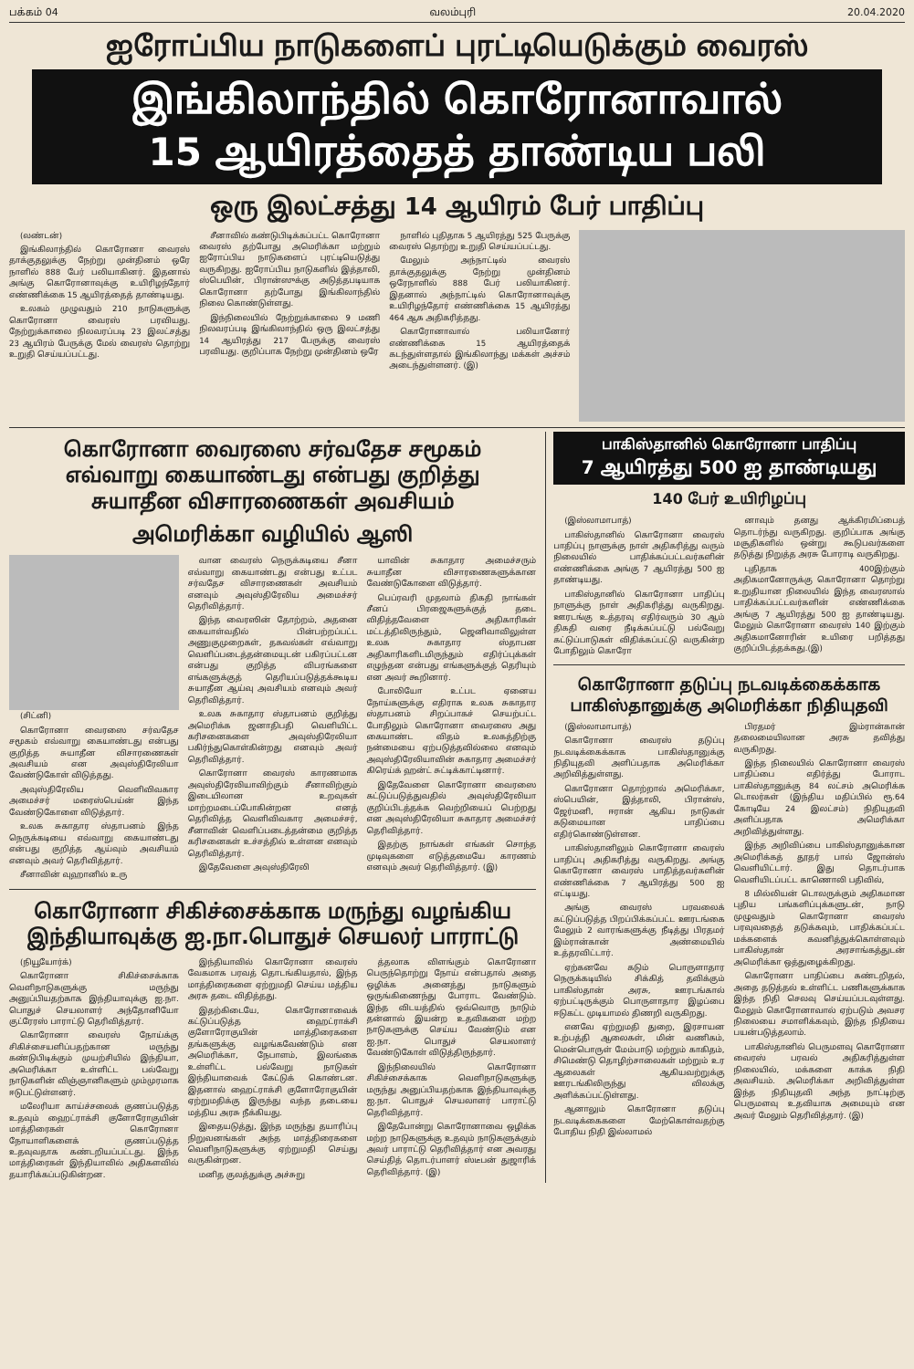பக்கம் 04 வலம்புரி 20.04.2020
ஐரோப்பிய நாடுகளைப் புரட்டியெடுக்கும் வைரஸ்
இங்கிலாந்தில் கொரோனாவால்
15 ஆயிரத்தைத் தாண்டிய பலி
ஒரு இலட்சத்து 14 ஆயிரம் பேர் பாதிப்பு
(லண்டன்)
இங்கிலாந்தில் கொரோனா வைரஸ் தாக்குதலுக்கு நேற்று முன்தினம் ஒரே நாளில் 888 பேர் பலியாகினர். இதனால் அங்கு கொரோனாவுக்கு உயிரிழந்தோர் எண்ணிக்கை 15 ஆயிரத்தைத் தாண்டியது.
உலகம் முழுவதும் 210 நாடுகளுக்கு கொரோனா வைரஸ் பரவியது. நேற்றுக்காலை நிலவரப்படி 23 இலட்சத்து 23 ஆயிரம் பேருக்கு மேல் வைரஸ் தொற்று உறுதி செய்யப்பட்டது.
சீனாவில் கண்டுபிடிக்கப்பட்ட கொரோனா வைரஸ் தற்போது அமெரிக்கா மற்றும் ஐரோப்பிய நாடுகளைப் புரட்டியெடுத்து வருகிறது. ஐரோப்பிய நாடுகளில் இத்தாலி, ஸ்பெயின், பிரான்ஸுக்கு அடுத்தபடியாக கொரோனா தற்போது இங்கிலாந்தில் நிலை கொண்டுள்ளது.
இந்நிலையில் நேற்றுக்காலை 9 மணி நிலவரப்படி இங்கிலாந்தில் ஒரு இலட்சத்து 14 ஆயிரத்து 217 பேருக்கு வைரஸ் பரவியது. குறிப்பாக நேற்று முன்தினம் ஒரே
நாளில் புதிதாக 5 ஆயிரத்து 525 பேருக்கு வைரஸ் தொற்று உறுதி செய்யப்பட்டது.
மேலும் அந்நாட்டில் வைரஸ் தாக்குதலுக்கு நேற்று முன்தினம் ஒரேநாளில் 888 பேர் பலியாகினர். இதனால் அந்நாட்டில் கொரோனாவுக்கு உயிரிழந்தோர் எண்ணிக்கை 15 ஆயிரத்து 464 ஆக அதிகரித்தது.
கொரோனாவால் பலியானோர் எண்ணிக்கை 15 ஆயிரத்தைக் கடந்துள்ளதால் இங்கிலாந்து மக்கள் அச்சம் அடைந்துள்ளனர். (இ)
கொரோனா வைரஸை சர்வதேச சமூகம்
எவ்வாறு கையாண்டது என்பது குறித்து
சுயாதீன விசாரணைகள் அவசியம்
அமெரிக்கா வழியில் ஆஸி
(சிட்னி)
கொரோனா வைரஸை சர்வதேச சமூகம் எவ்வாறு கையாண்டது என்பது குறித்த சுயாதீன விசாரணைகள் அவசியம் என அவுஸ்திரேலியா வேண்டுகோள் விடுத்தது.
அவுஸ்திரேலிய வெளிவிவகார அமைச்சர் மரைஸ்பெய்ன் இந்த வேண்டுகோளை விடுத்தார்.
உலக சுகாதார ஸ்தாபனம் இந்த நெருக்கடியை எவ்வாறு கையாண்டது என்பது குறித்த ஆய்வும் அவசியம் எனவும் அவர் தெரிவித்தார்.
சீனாவின் வுஹானில் உரு
வான வைரஸ் நெருக்கடியை சீனா எவ்வாறு கையாண்டது என்பது உட்பட சர்வதேச விசாரணைகள் அவசியம் எனவும் அவுஸ்திரேலிய அமைச்சர் தெரிவித்தார்.
இந்த வைரஸின் தோற்றம், அதனை கையாள்வதில் பின்பற்றப்பட்ட அணுகுமுறைகள், தகவல்கள் எவ்வாறு வெளிப்படைத்தன்மையுடன் பகிரப்பட்டன என்பது குறித்த விபரங்களை எங்களுக்குத் தெரியப்படுத்தக்கூடிய சுயாதீன ஆய்வு அவசியம் எனவும் அவர் தெரிவித்தார்.
உலக சுகாதார ஸ்தாபனம் குறித்து அமெரிக்க ஜனாதிபதி வெளியிட்ட கரிசனைகளை அவுஸ்திரேலியா பகிர்ந்துகொள்கின்றது எனவும் அவர் தெரிவித்தார்.
கொரோனா வைரஸ் காரணமாக அவுஸ்திரேலியாவிற்கும் சீனாவிற்கும் இடையிலான உறவுகள் மாற்றமடைப்போகின்றன எனத் தெரிவித்த வெளிவிவகார அமைச்சர், சீனாவின் வெளிப்படைத்தன்மை குறித்த கரிசனைகள் உச்சத்தில் உள்ளன எனவும் தெரிவித்தார்.
இதேவேளை அவுஸ்திரேலி
யாவின் சுகாதார அமைச்சரும் சுயாதீன விசாரணைகளுக்கான வேண்டுகோளை விடுத்தார்.
பெப்ரவரி முதலாம் திகதி நாங்கள் சீனப் பிரஜைகளுக்குத் தடை விதித்தவேளை அதிகாரிகள் மட்டத்திலிருந்தும், ஜெனிவாவிலுள்ள உலக சுகாதார ஸ்தாபன அதிகாரிகளிடமிருந்தும் எதிர்ப்புக்கள் எழுந்தன என்பது எங்களுக்குத் தெரியும் என அவர் கூறினார்.
போலியோ உட்பட ஏனைய நோய்களுக்கு எதிராக உலக சுகாதார ஸ்தாபனம் சிறப்பாகச் செயற்பட்ட போதிலும் கொரோனா வைரஸை அது கையாண்ட விதம் உலகத்திற்கு நன்மையை ஏற்படுத்தவில்லை எனவும் அவுஸ்திரேலியாவின் சுகாதார அமைச்சர் கிரெய்க் ஹன்ட் சுட்டிக்காட்டினார்.
இதேவேளை கொரோனா வைரஸை கட்டுப்படுத்துவதில் அவுஸ்திரேலியா குறிப்பிடத்தக்க வெற்றியைப் பெற்றது என அவுஸ்திரேலியா சுகாதார அமைச்சர் தெரிவித்தார்.
இதற்கு நாங்கள் எங்கள் சொந்த முடிவுகளை எடுத்தமையே காரணம் எனவும் அவர் தெரிவித்தார். (இ)
கொரோனா சிகிச்சைக்காக மருந்து வழங்கிய
இந்தியாவுக்கு ஐ.நா.பொதுச் செயலர் பாராட்டு
(நியூயோர்க்)
கொரோனா சிகிச்சைக்காக வெளிநாடுகளுக்கு மருந்து அனுப்பியதற்காக இந்தியாவுக்கு ஐ.நா. பொதுச் செயலாளர் அந்தோனியோ குட்ரேரஸ் பாராட்டு தெரிவித்தார்.
கொரோனா வைரஸ் நோய்க்கு சிகிச்சையளிப்பதற்கான மருந்து கண்டுபிடிக்கும் முயற்சியில் இந்தியா, அமெரிக்கா உள்ளிட்ட பல்வேறு நாடுகளின் விஞ்ஞானிகளும் மும்முரமாக ஈடுபட்டுள்ளனர்.
மலேரியா காய்ச்சலைக் குணப்படுத்த உதவும் ஹைட்ராக்சி குளோரோகுயின் மாத்திரைகள் கொரோனா நோயாளிகளைக் குணப்படுத்த உதவுவதாக கண்டறியப்பட்டது. இந்த மாத்திரைகள் இந்தியாவில் அதிகளவில் தயாரிக்கப்படுகின்றன.
இந்தியாவில் கொரோனா வைரஸ் வேகமாக பரவத் தொடங்கியதால், இந்த மாத்திரைகளை ஏற்றுமதி செய்ய மத்திய அரசு தடை விதித்தது.
இதற்கிடையே, கொரோனாவைக் கட்டுப்படுத்த ஹைட்ராக்சி குளோரோகுயின் மாத்திரைகளை தங்களுக்கு வழங்கவேண்டும் என அமெரிக்கா, நேபாளம், இலங்கை உள்ளிட்ட பல்வேறு நாடுகள் இந்தியாவைக் கேட்டுக் கொண்டன. இதனால் ஹைட்ராக்சி குளோரோகுயின் ஏற்றுமதிக்கு இருந்து வந்த தடையை மத்திய அரசு நீக்கியது.
இதையடுத்து, இந்த மருந்து தயாரிப்பு நிறுவனங்கள் அந்த மாத்திரைகளை வெளிநாடுகளுக்கு ஏற்றுமதி செய்து வருகின்றன.
மனித குலத்துக்கு அச்சுறு
த்தலாக விளங்கும் கொரோனா பெருந்தொற்று நோய் என்பதால் அதை ஒழிக்க அனைத்து நாடுகளும் ஒருங்கிணைந்து போராட வேண்டும். இந்த விடயத்தில் ஒவ்வொரு நாடும் தன்னால் இயன்ற உதவிகளை மற்ற நாடுகளுக்கு செய்ய வேண்டும் என ஐ.நா. பொதுச் செயலாளர் வேண்டுகோள் விடுத்திருந்தார்.
இந்நிலையில் கொரோனா சிகிச்சைக்காக வெளிநாடுகளுக்கு மருந்து அனுப்பியதற்காக இந்தியாவுக்கு ஐ.நா. பொதுச் செயலாளர் பாராட்டு தெரிவித்தார்.
இதேபோன்று கொரோனாவை ஒழிக்க மற்ற நாடுகளுக்கு உதவும் நாடுகளுக்கும் அவர் பாராட்டு தெரிவித்தார் என அவரது செய்தித் தொடர்பாளர் ஸ்டீபன் துஜாரிக் தெரிவித்தார். (இ)
பாகிஸ்தானில் கொரோனா பாதிப்பு
7 ஆயிரத்து 500 ஐ தாண்டியது
140 பேர் உயிரிழப்பு
(இஸ்லாமாபாத்)
பாகிஸ்தானில் கொரோனா வைரஸ் பாதிப்பு நாளுக்கு நாள் அதிகரித்து வரும் நிலையில் பாதிக்கப்பட்டவர்களின் எண்ணிக்கை அங்கு 7 ஆயிரத்து 500 ஐ தாண்டியது.
பாகிஸ்தானில் கொரோனா பாதிப்பு நாளுக்கு நாள் அதிகரித்து வருகிறது. ஊரடங்கு உத்தரவு எதிர்வரும் 30 ஆம் திகதி வரை நீடிக்கப்பட்டு பல்வேறு கட்டுப்பாடுகள் விதிக்கப்பட்டு வருகின்ற போதிலும் கொரோ
னாவும் தனது ஆக்கிரமிப்பைத் தொடர்ந்து வருகிறது. குறிப்பாக அங்கு மசூதிகளில் ஒன்று கூடுபவர்களை தடுத்து நிறுத்த அரசு போராடி வருகிறது.
புதிதாக 400இற்கும் அதிகமானோருக்கு கொரோனா தொற்று உறுதியான நிலையில் இந்த வைரஸால் பாதிக்கப்பட்டவர்களின் எண்ணிக்கை அங்கு 7 ஆயிரத்து 500 ஐ தாண்டியது. மேலும் கொரோனா வைரஸ் 140 இற்கும் அதிகமானோரின் உயிரை பறித்தது குறிப்பிடத்தக்கது.(இ)
கொரோனா தடுப்பு நடவடிக்கைக்காக
பாகிஸ்தானுக்கு அமெரிக்கா நிதியுதவி
(இஸ்லாமாபாத்)
கொரோனா வைரஸ் தடுப்பு நடவடிக்கைக்காக பாகிஸ்தானுக்கு நிதியுதவி அளிப்பதாக அமெரிக்கா அறிவித்துள்ளது.
கொரோனா தொற்றால் அமெரிக்கா, ஸ்பெயின், இத்தாலி, பிரான்ஸ், ஜேர்மனி, ஈரான் ஆகிய நாடுகள் கடுமையான பாதிப்பை எதிர்கொண்டுள்ளன.
பாகிஸ்தானிலும் கொரோனா வைரஸ் பாதிப்பு அதிகரித்து வருகிறது. அங்கு கொரோனா வைரஸ் பாதித்தவர்களின் எண்ணிக்கை 7 ஆயிரத்து 500 ஐ எட்டியது.
அங்கு வைரஸ் பரவலைக் கட்டுப்படுத்த பிறப்பிக்கப்பட்ட ஊரடங்கை மேலும் 2 வாரங்களுக்கு நீடித்து பிரதமர் இம்ரான்கான் அண்மையில் உத்தரவிட்டார்.
ஏற்கனவே கடும் பொருளாதார நெருக்கடியில் சிக்கித் தவிக்கும் பாகிஸ்தான் அரசு, ஊரடங்கால் ஏற்பட்டிருக்கும் பொருளாதார இழப்பை ஈடுகட்ட முடியாமல் திணறி வருகிறது.
எனவே ஏற்றுமதி துறை, இரசாயன உற்பத்தி ஆலைகள், மின் வணிகம், மென்பொருள் மேம்பாடு மற்றும் காகிதம், சிமெண்டு தொழிற்சாலைகள் மற்றும் உர ஆலைகள் ஆகியவற்றுக்கு ஊரடங்கிலிருந்து விலக்கு அளிக்கப்பட்டுள்ளது.
ஆனாலும் கொரோனா தடுப்பு நடவடிக்கைகளை மேற்கொள்வதற்கு போதிய நிதி இல்லாமல்
பிரதமர் இம்ரான்கான் தலைமையிலான அரசு தவித்து வருகிறது.
இந்த நிலையில் கொரோனா வைரஸ் பாதிப்பை எதிர்த்து போராட பாகிஸ்தானுக்கு 84 லட்சம் அமெரிக்க டொலர்கள் (இந்திய மதிப்பில் ரூ.64 கோடியே 24 இலட்சம்) நிதியுதவி அளிப்பதாக அமெரிக்கா அறிவித்துள்ளது.
இந்த அறிவிப்பை பாகிஸ்தானுக்கான அமெரிக்கத் தூதர் பால் ஜோன்ஸ் வெளியிட்டார். இது தொடர்பாக வெளியிடப்பட்ட காணொலி பதிவில்,
8 மில்லியன் டொலருக்கும் அதிகமான புதிய பங்களிப்புக்களுடன், நாடு முழுவதும் கொரோனா வைரஸ் பரவுவதைத் தடுக்கவும், பாதிக்கப்பட்ட மக்களைக் கவனித்துக்கொள்ளவும் பாகிஸ்தான் அரசாங்கத்துடன் அமெரிக்கா ஒத்துழைக்கிறது.
கொரோனா பாதிப்பை கண்டறிதல், அதை தடுத்தல் உள்ளிட்ட பணிகளுக்காக இந்த நிதி செலவு செய்யப்படவுள்ளது. மேலும் கொரோனாவால் ஏற்படும் அவசர நிலையை சமாளிக்கவும், இந்த நிதியை பயன்படுத்தலாம்.
பாகிஸ்தானில் பெருமளவு கொரோனா வைரஸ் பரவல் அதிகரித்துள்ள நிலையில், மக்களை காக்க நிதி அவசியம். அமெரிக்கா அறிவித்துள்ள இந்த நிதியுதவி அந்த நாட்டிற்கு பெருமளவு உதவியாக அமையும் என அவர் மேலும் தெரிவித்தார். (இ)